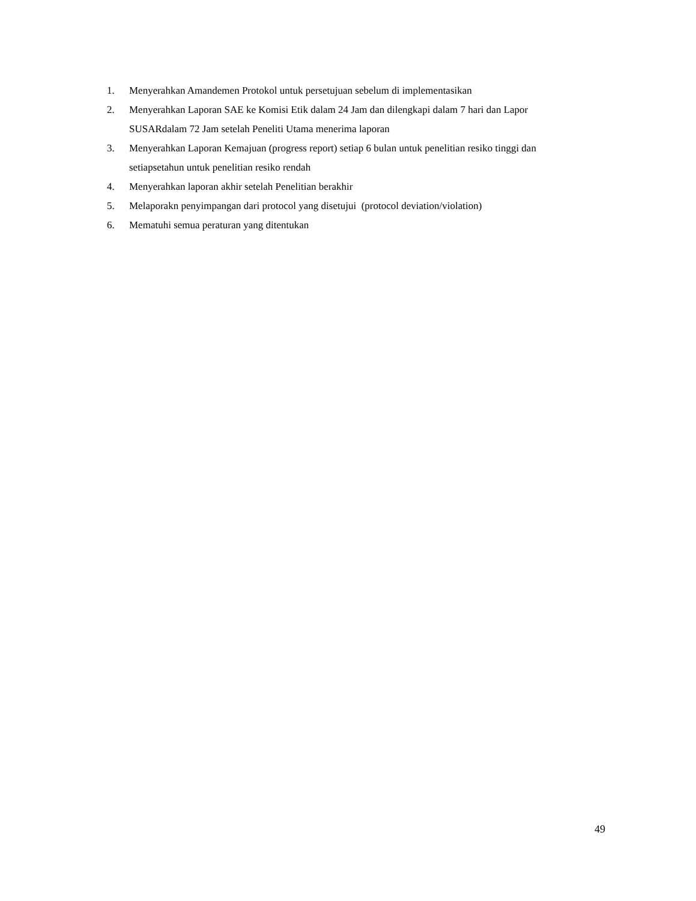1. Menyerahkan Amandemen Protokol untuk persetujuan sebelum di implementasikan
2. Menyerahkan Laporan SAE ke Komisi Etik dalam 24 Jam dan dilengkapi dalam 7 hari dan Lapor SUSARdalam 72 Jam setelah Peneliti Utama menerima laporan
3. Menyerahkan Laporan Kemajuan (progress report) setiap 6 bulan untuk penelitian resiko tinggi dan setiapsetahun untuk penelitian resiko rendah
4. Menyerahkan laporan akhir setelah Penelitian berakhir
5. Melaporakn penyimpangan dari protocol yang disetujui (protocol deviation/violation)
6. Mematuhi semua peraturan yang ditentukan
49